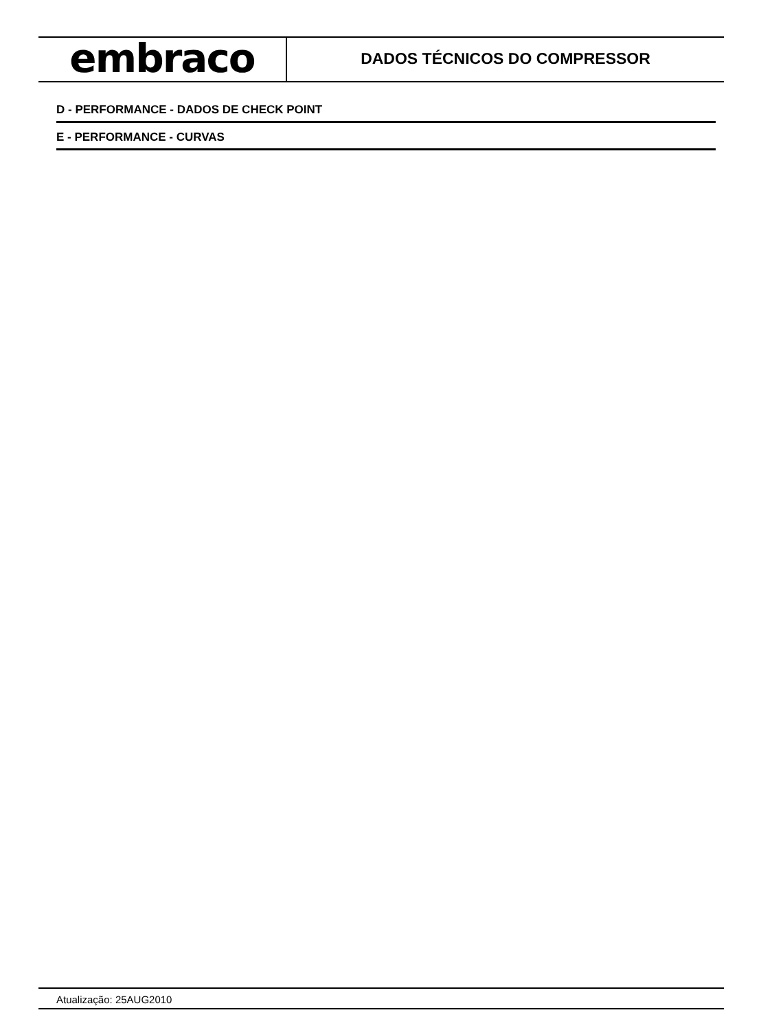embraco
DADOS TÉCNICOS DO COMPRESSOR
D - PERFORMANCE - DADOS DE CHECK POINT
E - PERFORMANCE - CURVAS
Atualização: 25AUG2010